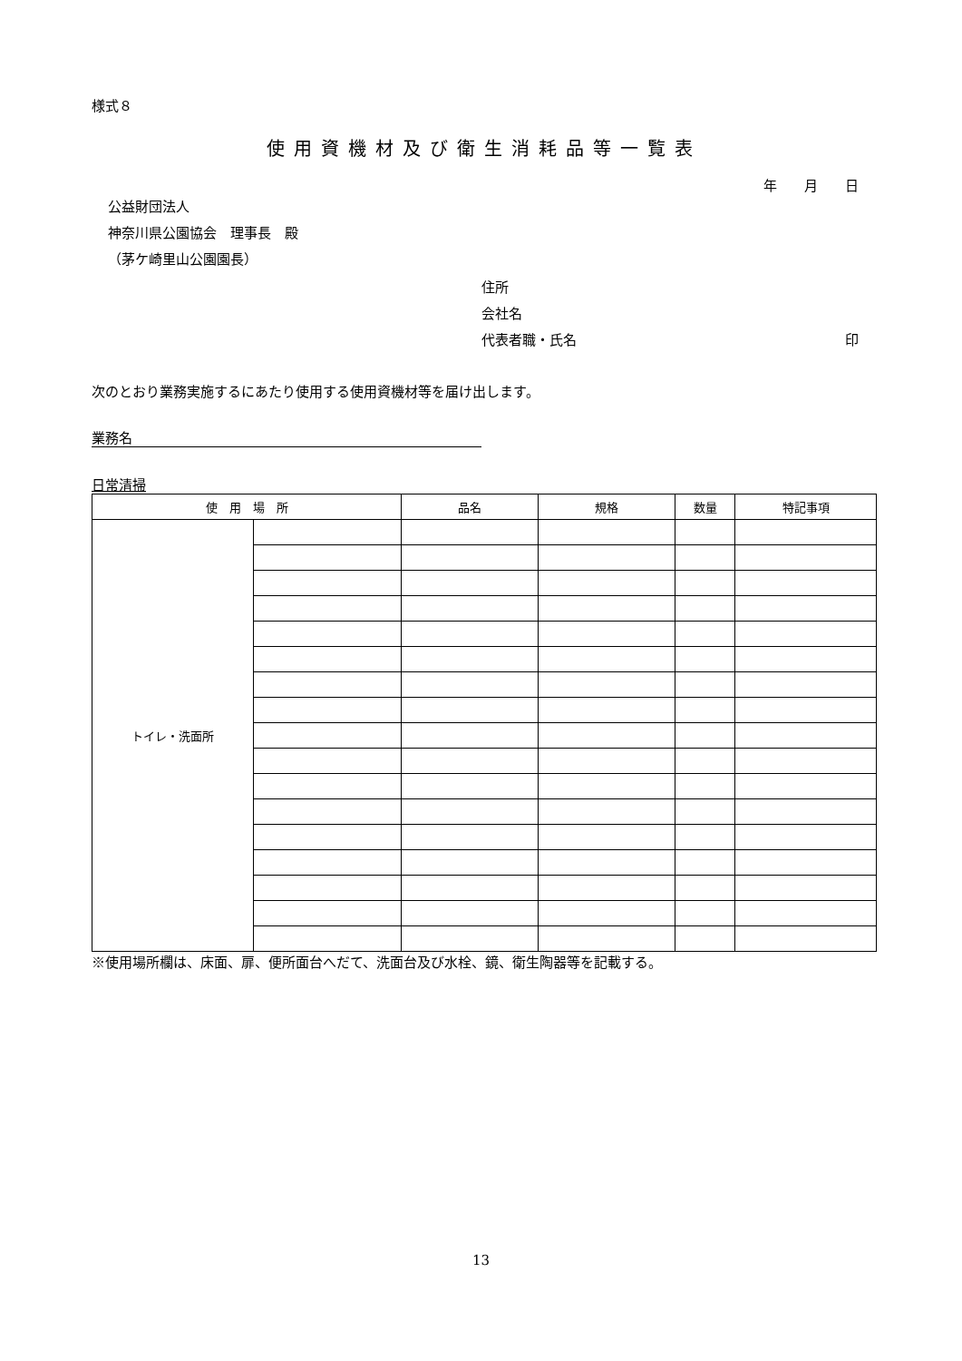様式８
使用資機材及び衛生消耗品等一覧表
年　　月　　日
公益財団法人
神奈川県公園協会　理事長　殿
（茅ケ崎里山公園園長）
住所
会社名
代表者職・氏名 印
次のとおり業務実施するにあたり使用する使用資機材等を届け出します。
業務名
日常清掃
| 使 用 場 所 | | 品名 | 規格 | 数量 | 特記事項 |
| --- | --- | --- | --- | --- | --- |
| トイレ・洗面所 | | | | | |
※使用場所欄は、床面、扉、便所面台へだて、洗面台及び水栓、鏡、衛生陶器等を記載する。
13